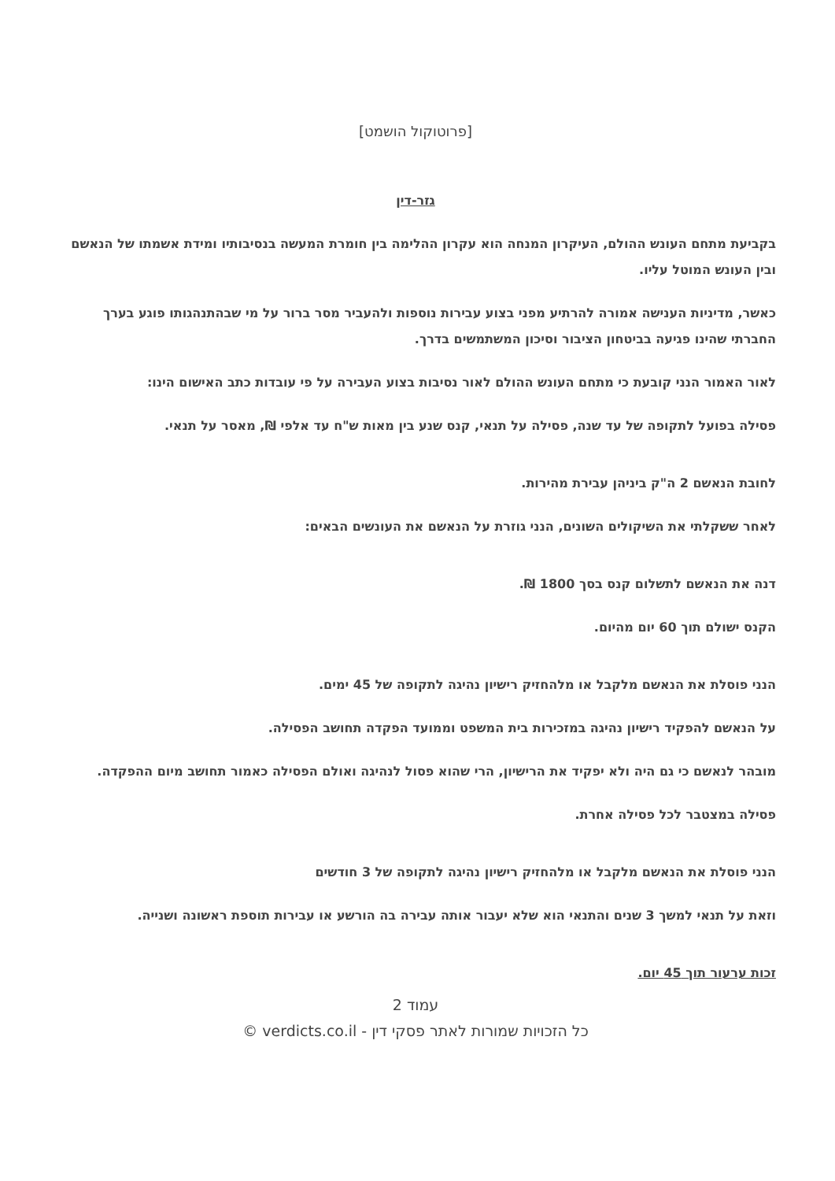[פרוטוקול הושמט]
גזר-דין
בקביעת מתחם העונש ההולם, העיקרון המנחה הוא עקרון ההלימה בין חומרת המעשה בנסיבותיו ומידת אשמתו של הנאשם ובין העונש המוטל עליו.
כאשר, מדיניות הענישה אמורה להרתיע מפני בצוע עבירות נוספות ולהעביר מסר ברור על מי שבהתנהגותו פוגע בערך החברתי שהינו פגיעה בביטחון הציבור וסיכון המשתמשים בדרך.
לאור האמור הנני קובעת כי מתחם העונש ההולם לאור נסיבות בצוע העבירה על פי עובדות כתב האישום הינו:
פסילה בפועל לתקופה של עד שנה, פסילה על תנאי, קנס שנע בין מאות ש"ח עד אלפי ₪, מאסר על תנאי.
לחובת הנאשם 2 ה"ק ביניהן עבירת מהירות.
לאחר ששקלתי את השיקולים השונים, הנני גוזרת על הנאשם את העונשים הבאים:
דנה את הנאשם לתשלום קנס בסך 1800 ₪.
הקנס ישולם תוך 60 יום מהיום.
הנני פוסלת את הנאשם מלקבל או מלהחזיק רישיון נהיגה לתקופה של 45 ימים.
על הנאשם להפקיד רישיון נהיגה במזכירות בית המשפט וממועד הפקדה תחושב הפסילה.
מובהר לנאשם כי גם היה ולא יפקיד את הרישיון, הרי שהוא פסול לנהיגה ואולם הפסילה כאמור תחושב מיום ההפקדה.
פסילה במצטבר לכל פסילה אחרת.
הנני פוסלת את הנאשם מלקבל או מלהחזיק רישיון נהיגה לתקופה של 3 חודשים
וזאת על תנאי למשך 3 שנים והתנאי הוא שלא יעבור אותה עבירה בה הורשע או עבירות תוספת ראשונה ושנייה.
זכות ערעור תוך 45 יום.
עמוד 2
כל הזכויות שמורות לאתר פסקי דין - verdicts.co.il ©